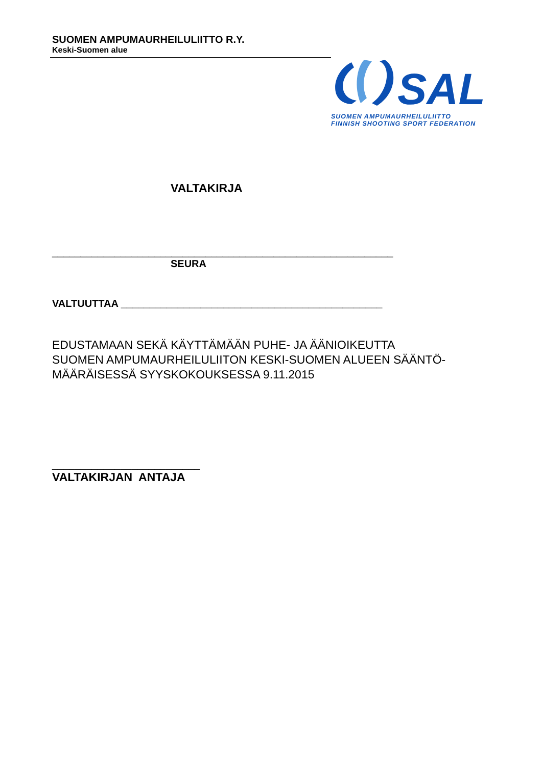SUOMEN AMPUMAURHEILULIITTO R.Y.
Keski-Suomen alue
SAL
SUOMEN AMPUMAURHEILULIITTO
FINNISH SHOOTING SPORT FEDERATION
VALTAKIRJA
____________________________________________________________
SEURA
VALTUUTTAA ______________________________________________
EDUSTAMAAN SEKÄ KÄYTTÄMÄÄN PUHE- JA ÄÄNIOIKEUTTA
SUOMEN AMPUMAURHEILULIITON KESKI-SUOMEN ALUEEN SÄÄNTÖ-
MÄÄRÄISESSÄ SYYSKOKOUKSESSA 9.11.2015
__________________________
VALTAKIRJAN ANTAJA